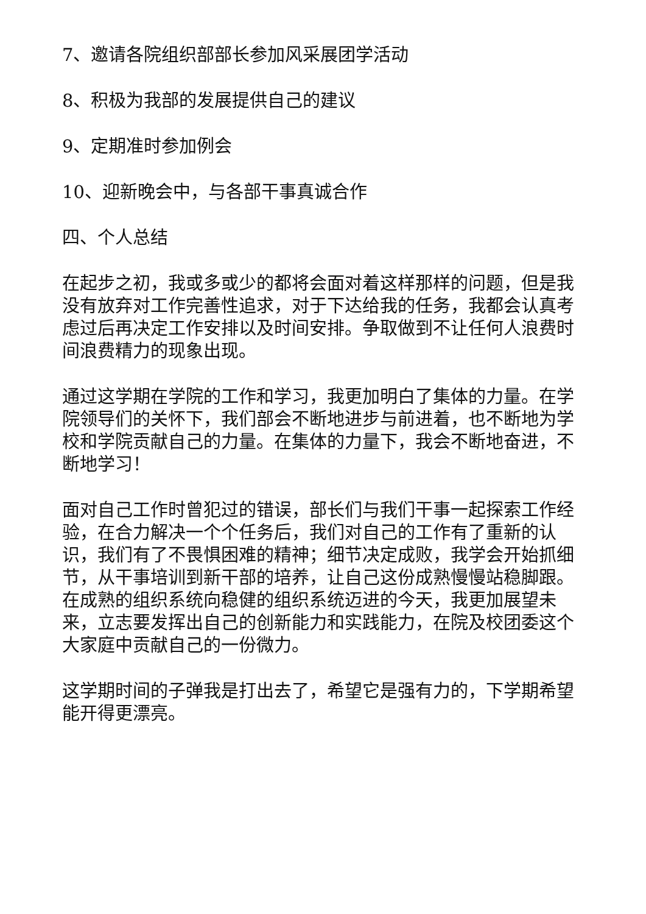7、邀请各院组织部部长参加风采展团学活动
8、积极为我部的发展提供自己的建议
9、定期准时参加例会
10、迎新晚会中，与各部干事真诚合作
四、个人总结
在起步之初，我或多或少的都将会面对着这样那样的问题，但是我没有放弃对工作完善性追求，对于下达给我的任务，我都会认真考虑过后再决定工作安排以及时间安排。争取做到不让任何人浪费时间浪费精力的现象出现。
通过这学期在学院的工作和学习，我更加明白了集体的力量。在学院领导们的关怀下，我们部会不断地进步与前进着，也不断地为学校和学院贡献自己的力量。在集体的力量下，我会不断地奋进，不断地学习！
面对自己工作时曾犯过的错误，部长们与我们干事一起探索工作经验，在合力解决一个个任务后，我们对自己的工作有了重新的认识，我们有了不畏惧困难的精神；细节决定成败，我学会开始抓细节，从干事培训到新干部的培养，让自己这份成熟慢慢站稳脚跟。在成熟的组织系统向稳健的组织系统迈进的今天，我更加展望未来，立志要发挥出自己的创新能力和实践能力，在院及校团委这个大家庭中贡献自己的一份微力。
这学期时间的子弹我是打出去了，希望它是强有力的，下学期希望能开得更漂亮。